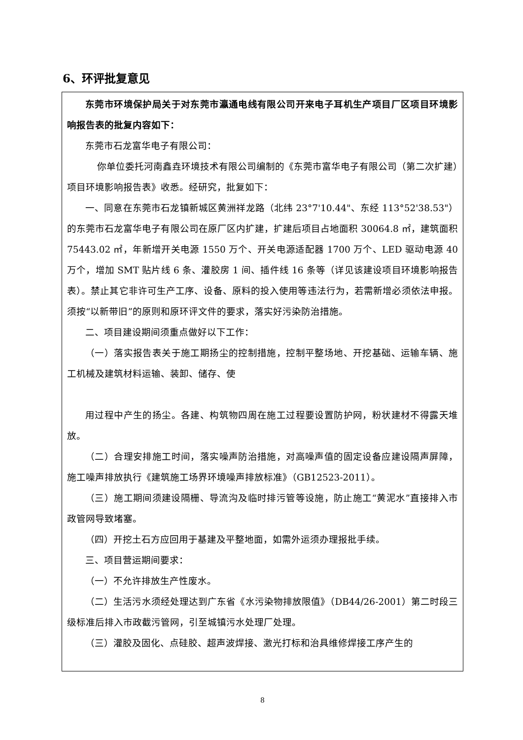6、环评批复意见
东莞市环境保护局关于对东莞市瀛通电线有限公司开来电子耳机生产项目厂区项目环境影响报告表的批复内容如下：
东莞市石龙富华电子有限公司：
你单位委托河南鑫垚环境技术有限公司编制的《东莞市富华电子有限公司（第二次扩建）项目环境影响报告表》收悉。经研究，批复如下：
一、同意在东莞市石龙镇新城区黄洲祥龙路（北纬 23°7'10.44"、东经 113°52'38.53"）的东莞市石龙富华电子有限公司在原厂区内扩建，扩建后项目占地面积 30064.8 ㎡，建筑面积 75443.02 ㎡，年新增开关电源 1550 万个、开关电源适配器 1700 万个、LED 驱动电源 40 万个，增加 SMT 贴片线 6 条、灌胶房 1 间、插件线 16 条等（详见该建设项目环境影响报告表）。禁止其它非许可生产工序、设备、原料的投入使用等违法行为，若需新增必须依法申报。须按“以新带旧”的原则和原环评文件的要求，落实好污染防治措施。
二、项目建设期间须重点做好以下工作：
（一）落实报告表关于施工期扬尘的控制措施，控制平整场地、开挖基础、运输车辆、施工机械及建筑材料运输、装卸、储存、使
用过程中产生的扬尘。各建、构筑物四周在施工过程要设置防护网，粉状建材不得露天堆放。
（二）合理安排施工时间，落实噪声防治措施，对高噪声值的固定设备应建设隔声屏障，施工噪声排放执行《建筑施工场界环境噪声排放标准》（GB12523-2011）。
（三）施工期间须建设隔栅、导流沟及临时排污管等设施，防止施工“黄泥水”直接排入市政管网导致堵塞。
（四）开挖土石方应回用于基建及平整地面，如需外运须办理报批手续。
三、项目营运期间要求：
（一）不允许排放生产性废水。
（二）生活污水须经处理达到广东省《水污染物排放限值》（DB44/26-2001）第二时段三级标准后排入市政截污管网，引至城镇污水处理厂处理。
（三）灌胶及固化、点硅胶、超声波焊接、激光打标和治具维修焊接工序产生的
8